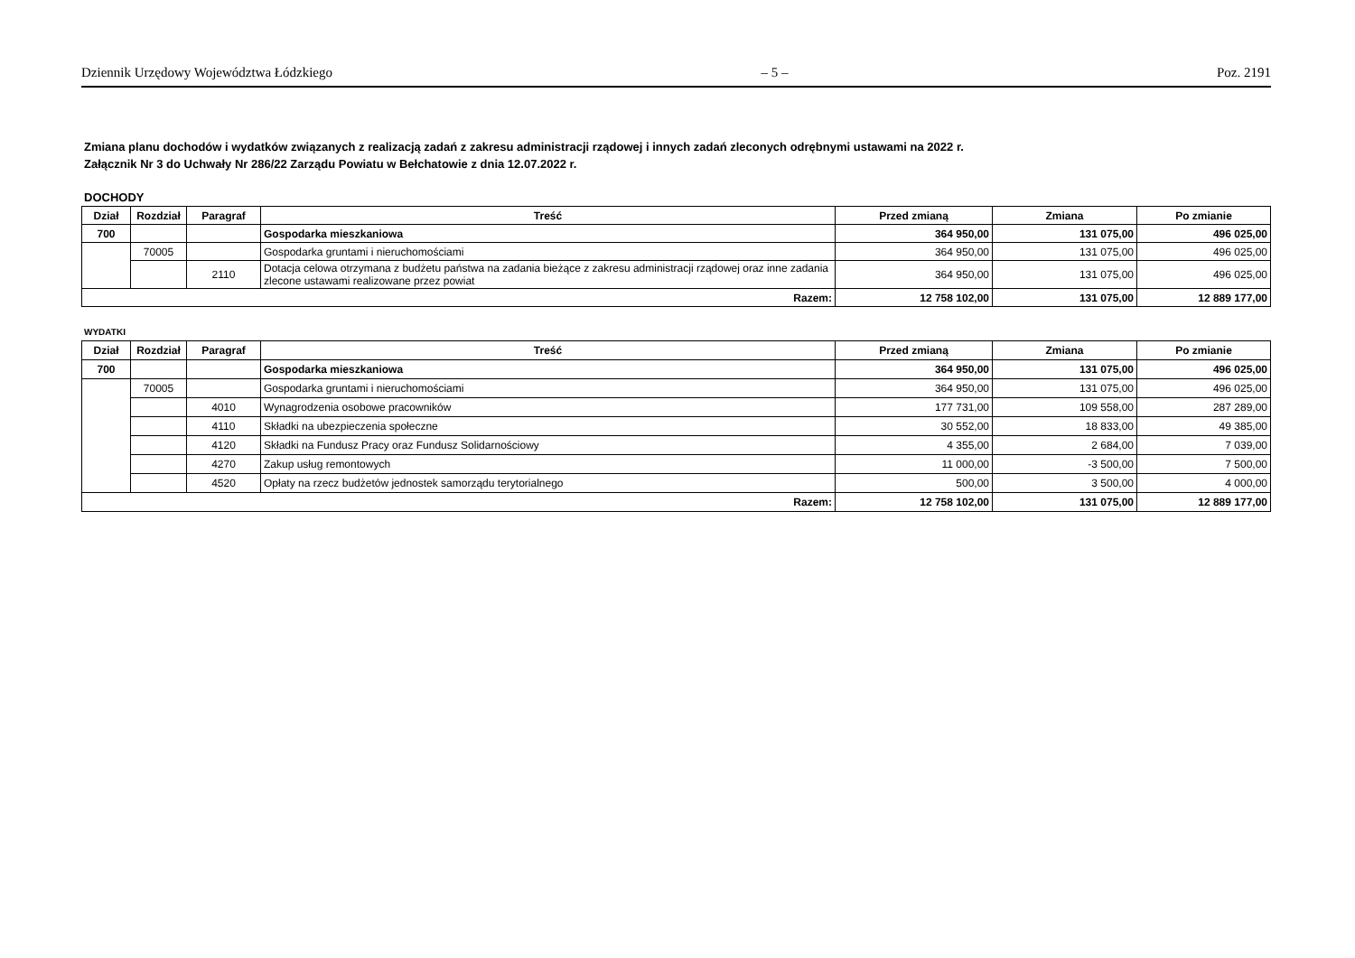Dziennik Urzędowy Województwa Łódzkiego – 5 – Poz. 2191
Zmiana planu dochodów i wydatków związanych z realizacją zadań z zakresu administracji rządowej i innych zadań zleconych odrębnymi ustawami na 2022 r.
Załącznik Nr 3 do Uchwały Nr 286/22 Zarządu Powiatu w Bełchatowie z dnia 12.07.2022 r.
DOCHODY
| Dział | Rozdział | Paragraf | Treść | Przed zmianą | Zmiana | Po zmianie |
| --- | --- | --- | --- | --- | --- | --- |
| 700 | | | Gospodarka mieszkaniowa | 364 950,00 | 131 075,00 | 496 025,00 |
| | 70005 | | Gospodarka gruntami i nieruchomościami | 364 950,00 | 131 075,00 | 496 025,00 |
| | | 2110 | Dotacja celowa otrzymana z budżetu państwa na zadania bieżące z zakresu administracji rządowej oraz inne zadania zlecone ustawami realizowane przez powiat | 364 950,00 | 131 075,00 | 496 025,00 |
| Razem: | | | | 12 758 102,00 | 131 075,00 | 12 889 177,00 |
WYDATKI
| Dział | Rozdział | Paragraf | Treść | Przed zmianą | Zmiana | Po zmianie |
| --- | --- | --- | --- | --- | --- | --- |
| 700 | | | Gospodarka mieszkaniowa | 364 950,00 | 131 075,00 | 496 025,00 |
| | 70005 | | Gospodarka gruntami i nieruchomościami | 364 950,00 | 131 075,00 | 496 025,00 |
| | | 4010 | Wynagrodzenia osobowe pracowników | 177 731,00 | 109 558,00 | 287 289,00 |
| | | 4110 | Składki na ubezpieczenia społeczne | 30 552,00 | 18 833,00 | 49 385,00 |
| | | 4120 | Składki na Fundusz Pracy oraz Fundusz Solidarnościowy | 4 355,00 | 2 684,00 | 7 039,00 |
| | | 4270 | Zakup usług remontowych | 11 000,00 | -3 500,00 | 7 500,00 |
| | | 4520 | Opłaty na rzecz budżetów jednostek samorządu terytorialnego | 500,00 | 3 500,00 | 4 000,00 |
| Razem: | | | | 12 758 102,00 | 131 075,00 | 12 889 177,00 |